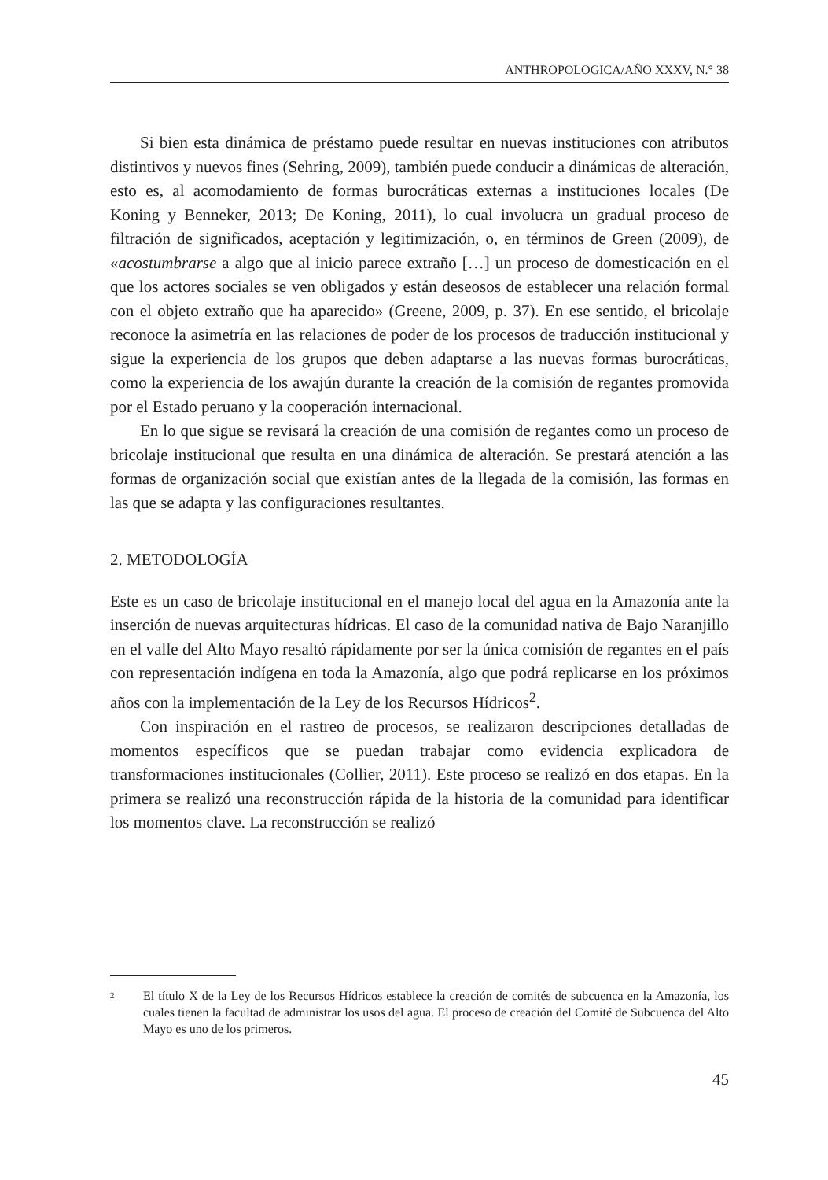ANTHROPOLOGICA/AÑO XXXV, N.° 38
Si bien esta dinámica de préstamo puede resultar en nuevas instituciones con atributos distintivos y nuevos fines (Sehring, 2009), también puede conducir a dinámicas de alteración, esto es, al acomodamiento de formas burocráticas externas a instituciones locales (De Koning y Benneker, 2013; De Koning, 2011), lo cual involucra un gradual proceso de filtración de significados, aceptación y legitimización, o, en términos de Green (2009), de «acostumbrarse a algo que al inicio parece extraño […] un proceso de domesticación en el que los actores sociales se ven obligados y están deseosos de establecer una relación formal con el objeto extraño que ha aparecido» (Greene, 2009, p. 37). En ese sentido, el bricolaje reconoce la asimetría en las relaciones de poder de los procesos de traducción institucional y sigue la experiencia de los grupos que deben adaptarse a las nuevas formas burocráticas, como la experiencia de los awajún durante la creación de la comisión de regantes promovida por el Estado peruano y la cooperación internacional.
En lo que sigue se revisará la creación de una comisión de regantes como un proceso de bricolaje institucional que resulta en una dinámica de alteración. Se prestará atención a las formas de organización social que existían antes de la llegada de la comisión, las formas en las que se adapta y las configuraciones resultantes.
2. METODOLOGÍA
Este es un caso de bricolaje institucional en el manejo local del agua en la Amazonía ante la inserción de nuevas arquitecturas hídricas. El caso de la comunidad nativa de Bajo Naranjillo en el valle del Alto Mayo resaltó rápidamente por ser la única comisión de regantes en el país con representación indígena en toda la Amazonía, algo que podrá replicarse en los próximos años con la implementación de la Ley de los Recursos Hídricos<sup>2</sup>.
Con inspiración en el rastreo de procesos, se realizaron descripciones detalladas de momentos específicos que se puedan trabajar como evidencia explicadora de transformaciones institucionales (Collier, 2011). Este proceso se realizó en dos etapas. En la primera se realizó una reconstrucción rápida de la historia de la comunidad para identificar los momentos clave. La reconstrucción se realizó
2 El título X de la Ley de los Recursos Hídricos establece la creación de comités de subcuenca en la Amazonía, los cuales tienen la facultad de administrar los usos del agua. El proceso de creación del Comité de Subcuenca del Alto Mayo es uno de los primeros.
45